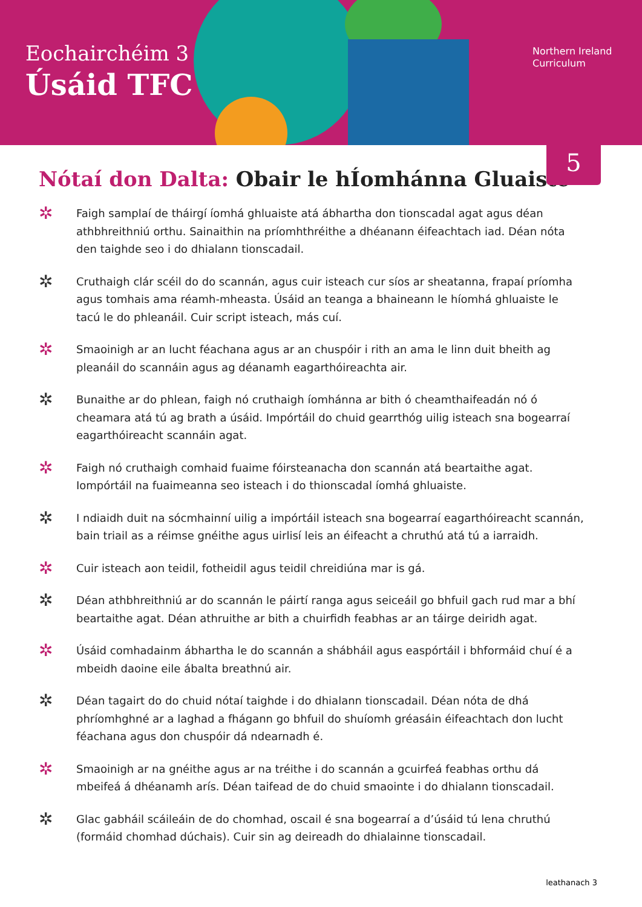Eochairchéim 3
Úsáid TFC
Northern Ireland
Curriculum
5
Nótaí don Dalta: Obair le hÍomhánna Gluaiste
✲ Faigh samplaí de tháirgí íomhá ghluaiste atá ábhartha don tionscadal agat agus déan athbhreithniú orthu. Sainaithin na príomhthréithe a dhéanann éifeachtach iad. Déan nóta den taighde seo i do dhialann tionscadail.
✲ Cruthaigh clár scéil do do scannán, agus cuir isteach cur síos ar sheatanna, frapaí príomha agus tomhais ama réamh-mheasta. Úsáid an teanga a bhaineann le híomhá ghluaiste le tacú le do phleanáil. Cuir script isteach, más cuí.
✲ Smaoinigh ar an lucht féachana agus ar an chuspóir i rith an ama le linn duit bheith ag pleanáil do scannáin agus ag déanamh eagarthóireachta air.
✲ Bunaithe ar do phlean, faigh nó cruthaigh íomhánna ar bith ó cheamthaifeadán nó ó cheamara atá tú ag brath a úsáid. Impórtáil do chuid gearrthóg uilig isteach sna bogearraí eagarthóireacht scannáin agat.
✲ Faigh nó cruthaigh comhaid fuaime fóirsteanacha don scannán atá beartaithe agat. Iompórtáil na fuaimeanna seo isteach i do thionscadal íomhá ghluaiste.
✲ I ndiaidh duit na sócmhainní uilig a impórtáil isteach sna bogearraí eagarthóireacht scannán, bain triail as a réimse gnéithe agus uirlisí leis an éifeacht a chruthú atá tú a iarraidh.
✲ Cuir isteach aon teidil, fotheidil agus teidil chreidiúna mar is gá.
✲ Déan athbhreithniú ar do scannán le páirtí ranga agus seiceáil go bhfuil gach rud mar a bhí beartaithe agat. Déan athruithe ar bith a chuirfidh feabhas ar an táirge deiridh agat.
✲ Úsáid comhadainm ábhartha le do scannán a shábháil agus easpórtáil i bhformáid chuí é a mbeidh daoine eile ábalta breathnú air.
✲ Déan tagairt do do chuid nótaí taighde i do dhialann tionscadail. Déan nóta de dhá phríomhghné ar a laghad a fhágann go bhfuil do shuíomh gréasáin éifeachtach don lucht féachana agus don chuspóir dá ndearnadh é.
✲ Smaoinigh ar na gnéithe agus ar na tréithe i do scannán a gcuirfeá feabhas orthu dá mbeifeá á dhéanamh arís. Déan taifead de do chuid smaointe i do dhialann tionscadail.
✲ Glac gabháil scáileáin de do chomhad, oscail é sna bogearraí a d’úsáid tú lena chruthú (formáid chomhad dúchais). Cuir sin ag deireadh do dhialainne tionscadail.
leathanach 3